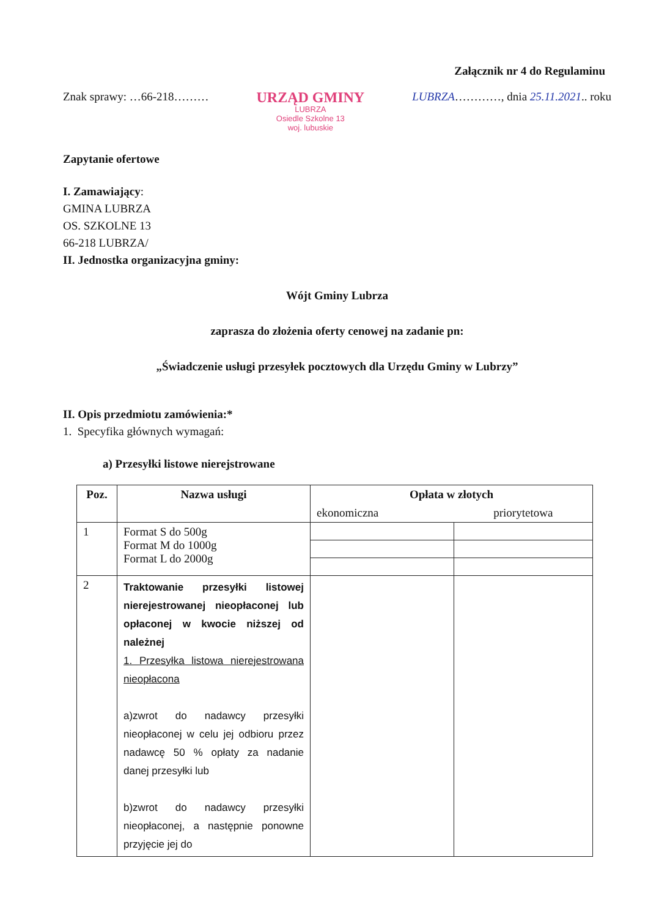Załącznik nr 4 do Regulaminu
Znak sprawy: …66-218………
URZĄD GMINY
LUBRZA
Osiedle Szkolne 13
woj. lubuskie
LUBRZA…………, dnia 25.11.2021.. roku
Zapytanie ofertowe
I. Zamawiający:
GMINA LUBRZA
OS. SZKOLNE 13
66-218 LUBRZA/
II. Jednostka organizacyjna gminy:
Wójt Gminy Lubrza
zaprasza do złożenia oferty cenowej na zadanie pn:
„Świadczenie usługi przesyłek pocztowych dla Urzędu Gminy w Lubrzy”
II. Opis przedmiotu zamówienia:*
1. Specyfika głównych wymagań:
a) Przesyłki listowe nierejstrowane
| Poz. | Nazwa usługi | Opłata w złotych | |
| --- | --- | --- | --- |
| | | ekonomiczna | priorytetowa |
| 1 | Format S do 500g Format M do 1000g Format L do 2000g | | |
| 2 | Traktowanie przesyłki listowej nierejestrowanej nieopłaconej lub opłaconej w kwocie niższej od należnej 1. Przesyłka listowa nierejestrowana nieopłacona a)zwrot do nadawcy przesyłki nieopłaconej w celu jej odbioru przez nadawcę 50 % opłaty za nadanie danej przesyłki lub b)zwrot do nadawcy przesyłki nieopłaconej, a następnie ponowne przyjęcie jej do | | |